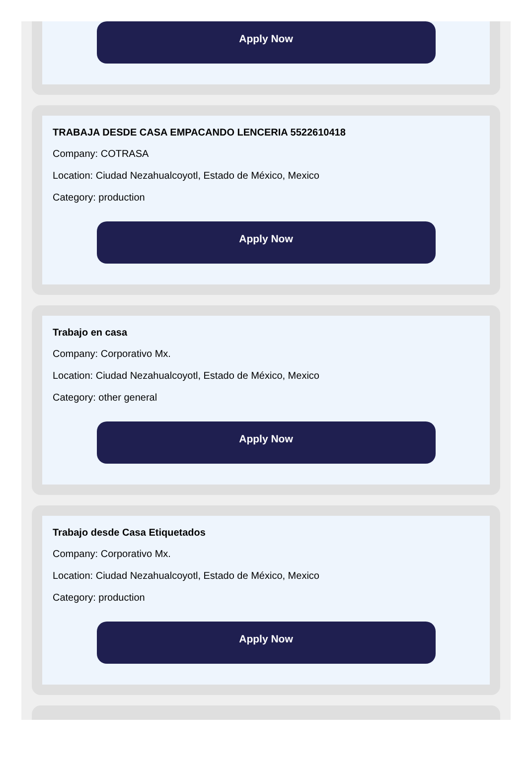Apply Now
TRABAJA DESDE CASA EMPACANDO LENCERIA 5522610418
Company: COTRASA
Location: Ciudad Nezahualcoyotl, Estado de México, Mexico
Category: production
Apply Now
Trabajo en casa
Company: Corporativo Mx.
Location: Ciudad Nezahualcoyotl, Estado de México, Mexico
Category: other general
Apply Now
Trabajo desde Casa Etiquetados
Company: Corporativo Mx.
Location: Ciudad Nezahualcoyotl, Estado de México, Mexico
Category: production
Apply Now